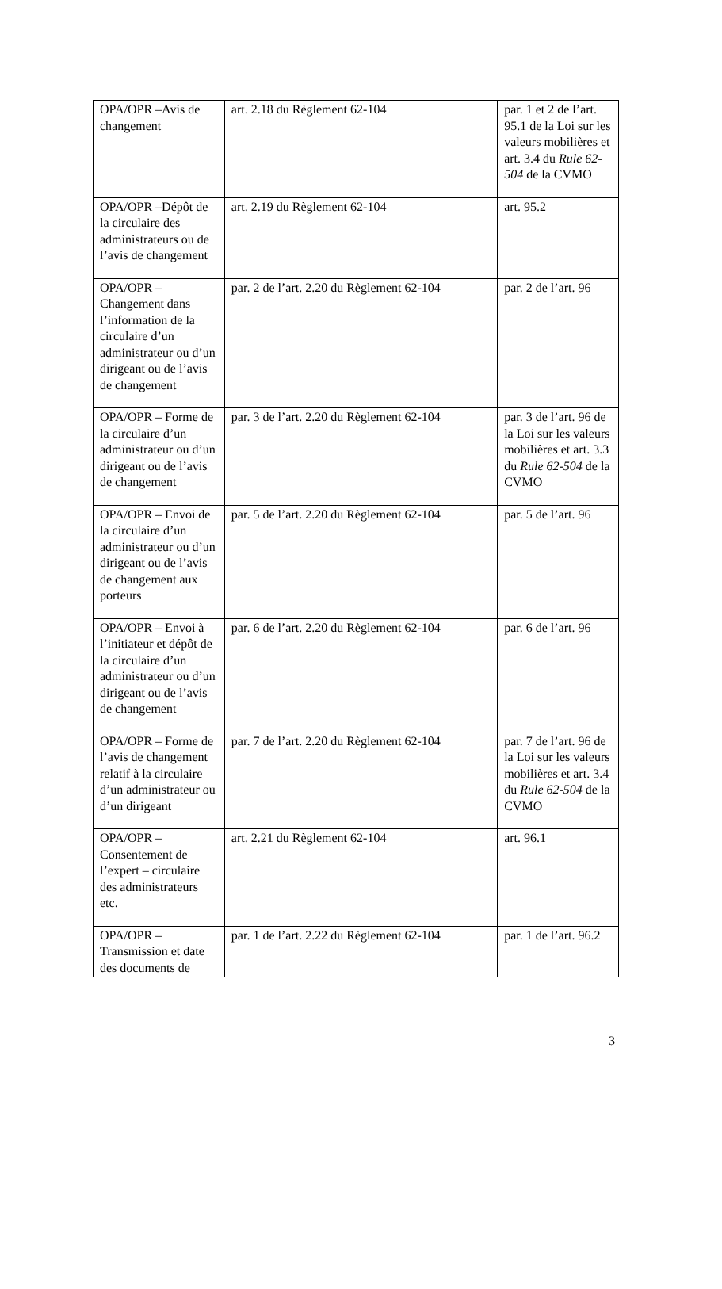| OPA/OPR –Avis de changement | art. 2.18 du Règlement 62-104 | par. 1 et 2 de l’art. 95.1 de la Loi sur les valeurs mobilières et art. 3.4 du Rule 62-504 de la CVMO |
| OPA/OPR –Dépôt de la circulaire des administrateurs ou de l’avis de changement | art. 2.19 du Règlement 62-104 | art. 95.2 |
| OPA/OPR – Changement dans l’information de la circulaire d’un administrateur ou d’un dirigeant ou de l’avis de changement | par. 2 de l’art. 2.20 du Règlement 62-104 | par. 2 de l’art. 96 |
| OPA/OPR – Forme de la circulaire d’un administrateur ou d’un dirigeant ou de l’avis de changement | par. 3 de l’art. 2.20 du Règlement 62-104 | par. 3 de l’art. 96 de la Loi sur les valeurs mobilières et art. 3.3 du Rule 62-504 de la CVMO |
| OPA/OPR – Envoi de la circulaire d’un administrateur ou d’un dirigeant ou de l’avis de changement aux porteurs | par. 5 de l’art. 2.20 du Règlement 62-104 | par. 5 de l’art. 96 |
| OPA/OPR – Envoi à l’initiateur et dépôt de la circulaire d’un administrateur ou d’un dirigeant ou de l’avis de changement | par. 6 de l’art. 2.20 du Règlement 62-104 | par. 6 de l’art. 96 |
| OPA/OPR – Forme de l’avis de changement relatif à la circulaire d’un administrateur ou d’un dirigeant | par. 7 de l’art. 2.20 du Règlement 62-104 | par. 7 de l’art. 96 de la Loi sur les valeurs mobilières et art. 3.4 du Rule 62-504 de la CVMO |
| OPA/OPR – Consentement de l’expert – circulaire des administrateurs etc. | art. 2.21 du Règlement 62-104 | art. 96.1 |
| OPA/OPR – Transmission et date des documents de | par. 1 de l’art. 2.22 du Règlement 62-104 | par. 1 de l’art. 96.2 |
3